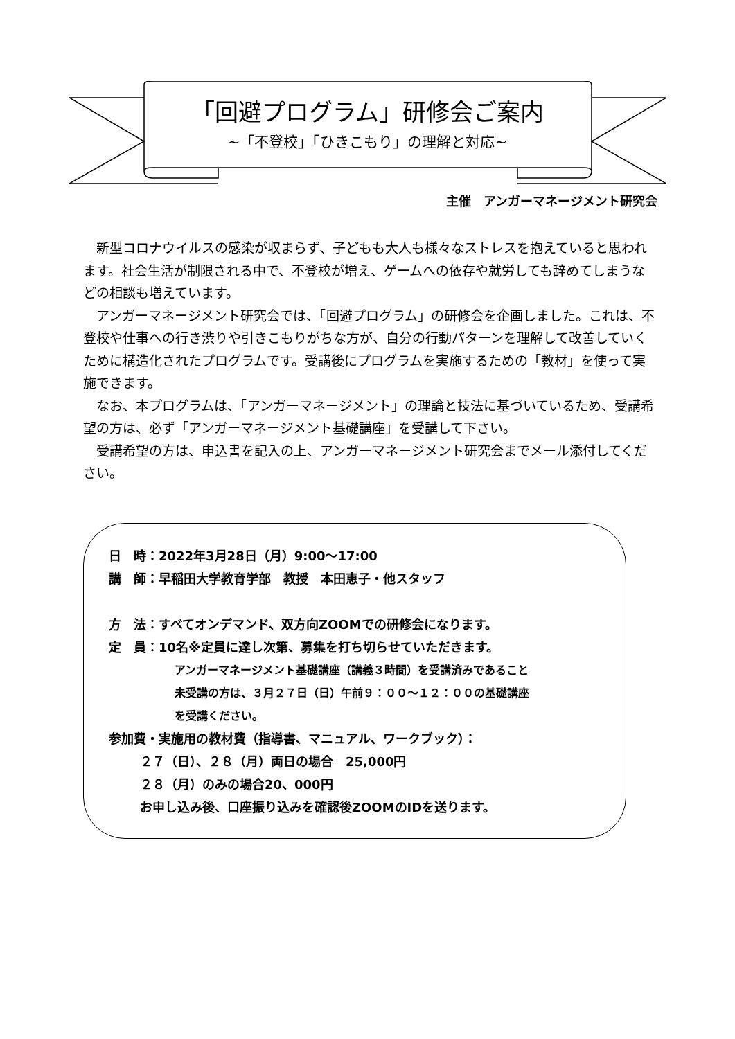「回避プログラム」研修会ご案内
~「不登校」「ひきこもり」の理解と対応~
主催　アンガーマネージメント研究会
新型コロナウイルスの感染が収まらず、子どもも大人も様々なストレスを抱えていると思われます。社会生活が制限される中で、不登校が増え、ゲームへの依存や就労しても辞めてしまうなどの相談も増えています。
アンガーマネージメント研究会では、「回避プログラム」の研修会を企画しました。これは、不登校や仕事への行き渋りや引きこもりがちな方が、自分の行動パターンを理解して改善していくために構造化されたプログラムです。受講後にプログラムを実施するための「教材」を使って実施できます。
なお、本プログラムは、「アンガーマネージメント」の理論と技法に基づいているため、受講希望の方は、必ず「アンガーマネージメント基礎講座」を受講して下さい。
受講希望の方は、申込書を記入の上、アンガーマネージメント研究会までメール添付してください。
日　時：2022年3月28日（月）9:00～17:00
講　師：早稲田大学教育学部　教授　本田恵子・他スタッフ
方　法：すべてオンデマンド、双方向ZOOMでの研修会になります。
定　員：10名※定員に達し次第、募集を打ち切らせていただきます。
アンガーマネージメント基礎講座（講義３時間）を受講済みであること
未受講の方は、３月２７日（日）午前９：００～１２：００の基礎講座
を受講ください。
参加費・実施用の教材費（指導書、マニュアル、ワークブック）：
２７（日）、２８（月）両日の場合　25,000円
２８（月）のみの場合20、000円
お申し込み後、口座振り込みを確認後ZOOMのIDを送ります。